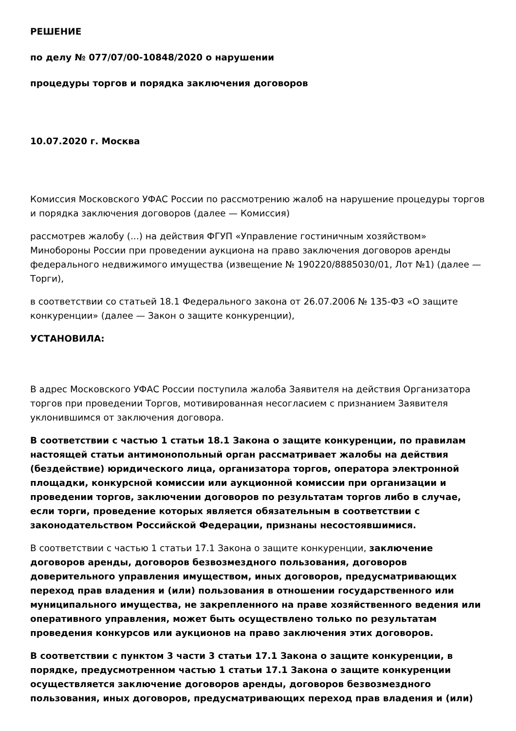РЕШЕНИЕ
по делу № 077/07/00-10848/2020 о нарушении
процедуры торгов и порядка заключения договоров
10.07.2020 г. Москва
Комиссия Московского УФАС России по рассмотрению жалоб на нарушение процедуры торгов и порядка заключения договоров (далее — Комиссия)
рассмотрев жалобу (...) на действия ФГУП «Управление гостиничным хозяйством» Минобороны России при проведении аукциона на право заключения договоров аренды федерального недвижимого имущества (извещение № 190220/8885030/01, Лот №1) (далее — Торги),
в соответствии со статьей 18.1 Федерального закона от 26.07.2006 № 135-ФЗ «О защите конкуренции» (далее — Закон о защите конкуренции),
УСТАНОВИЛА:
В адрес Московского УФАС России поступила жалоба Заявителя на действия Организатора торгов при проведении Торгов, мотивированная несогласием с признанием Заявителя уклонившимся от заключения договора.
В соответствии с частью 1 статьи 18.1 Закона о защите конкуренции, по правилам настоящей статьи антимонопольный орган рассматривает жалобы на действия (бездействие) юридического лица, организатора торгов, оператора электронной площадки, конкурсной комиссии или аукционной комиссии при организации и проведении торгов, заключении договоров по результатам торгов либо в случае, если торги, проведение которых является обязательным в соответствии с законодательством Российской Федерации, признаны несостоявшимися.
В соответствии с частью 1 статьи 17.1 Закона о защите конкуренции, заключение договоров аренды, договоров безвозмездного пользования, договоров доверительного управления имуществом, иных договоров, предусматривающих переход прав владения и (или) пользования в отношении государственного или муниципального имущества, не закрепленного на праве хозяйственного ведения или оперативного управления, может быть осуществлено только по результатам проведения конкурсов или аукционов на право заключения этих договоров.
В соответствии с пунктом 3 части 3 статьи 17.1 Закона о защите конкуренции, в порядке, предусмотренном частью 1 статьи 17.1 Закона о защите конкуренции осуществляется заключение договоров аренды, договоров безвозмездного пользования, иных договоров, предусматривающих переход прав владения и (или)